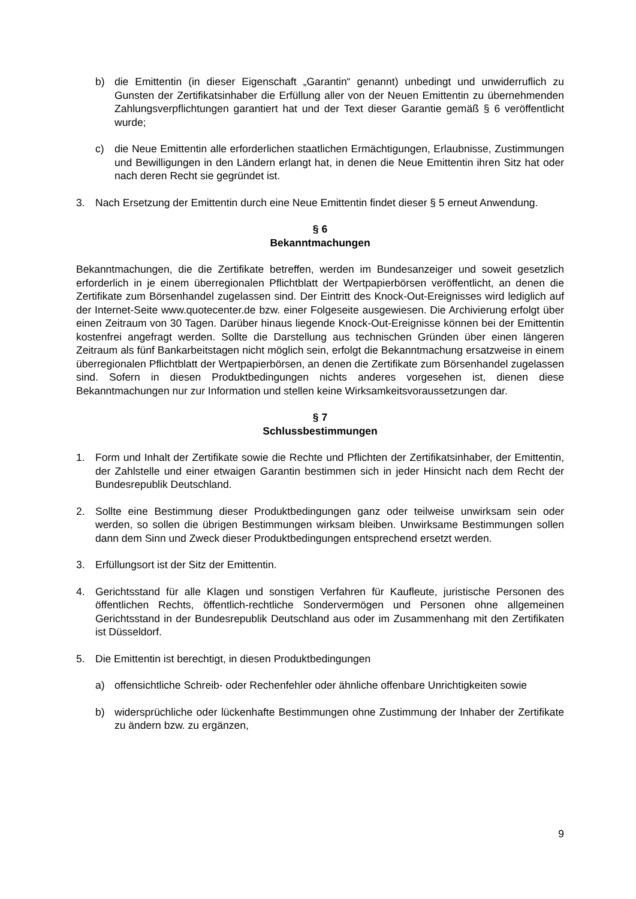b) die Emittentin (in dieser Eigenschaft „Garantin“ genannt) unbedingt und unwiderruflich zu Gunsten der Zertifikatsinhaber die Erfüllung aller von der Neuen Emittentin zu übernehmenden Zahlungsverpflichtungen garantiert hat und der Text dieser Garantie gemäß § 6 veröffentlicht wurde;
c) die Neue Emittentin alle erforderlichen staatlichen Ermächtigungen, Erlaubnisse, Zustimmungen und Bewilligungen in den Ländern erlangt hat, in denen die Neue Emittentin ihren Sitz hat oder nach deren Recht sie gegründet ist.
3. Nach Ersetzung der Emittentin durch eine Neue Emittentin findet dieser § 5 erneut Anwendung.
§ 6
Bekanntmachungen
Bekanntmachungen, die die Zertifikate betreffen, werden im Bundesanzeiger und soweit gesetzlich erforderlich in je einem überregionalen Pflichtblatt der Wertpapierbörsen veröffentlicht, an denen die Zertifikate zum Börsenhandel zugelassen sind. Der Eintritt des Knock-Out-Ereignisses wird lediglich auf der Internet-Seite www.quotecenter.de bzw. einer Folgeseite ausgewiesen. Die Archivierung erfolgt über einen Zeitraum von 30 Tagen. Darüber hinaus liegende Knock-Out-Ereignisse können bei der Emittentin kostenfrei angefragt werden. Sollte die Darstellung aus technischen Gründen über einen längeren Zeitraum als fünf Bankarbeitstagen nicht möglich sein, erfolgt die Bekanntmachung ersatzweise in einem überregionalen Pflichtblatt der Wertpapierbörsen, an denen die Zertifikate zum Börsenhandel zugelassen sind. Sofern in diesen Produktbedingungen nichts anderes vorgesehen ist, dienen diese Bekanntmachungen nur zur Information und stellen keine Wirksamkeitsvoraussetzungen dar.
§ 7
Schlussbestimmungen
1. Form und Inhalt der Zertifikate sowie die Rechte und Pflichten der Zertifikatsinhaber, der Emittentin, der Zahlstelle und einer etwaigen Garantin bestimmen sich in jeder Hinsicht nach dem Recht der Bundesrepublik Deutschland.
2. Sollte eine Bestimmung dieser Produktbedingungen ganz oder teilweise unwirksam sein oder werden, so sollen die übrigen Bestimmungen wirksam bleiben. Unwirksame Bestimmungen sollen dann dem Sinn und Zweck dieser Produktbedingungen entsprechend ersetzt werden.
3. Erfüllungsort ist der Sitz der Emittentin.
4. Gerichtsstand für alle Klagen und sonstigen Verfahren für Kaufleute, juristische Personen des öffentlichen Rechts, öffentlich-rechtliche Sondervermögen und Personen ohne allgemeinen Gerichtsstand in der Bundesrepublik Deutschland aus oder im Zusammenhang mit den Zertifikaten ist Düsseldorf.
5. Die Emittentin ist berechtigt, in diesen Produktbedingungen
a) offensichtliche Schreib- oder Rechenfehler oder ähnliche offenbare Unrichtigkeiten sowie
b) widersprüchliche oder lückenhafte Bestimmungen ohne Zustimmung der Inhaber der Zertifikate zu ändern bzw. zu ergänzen,
9